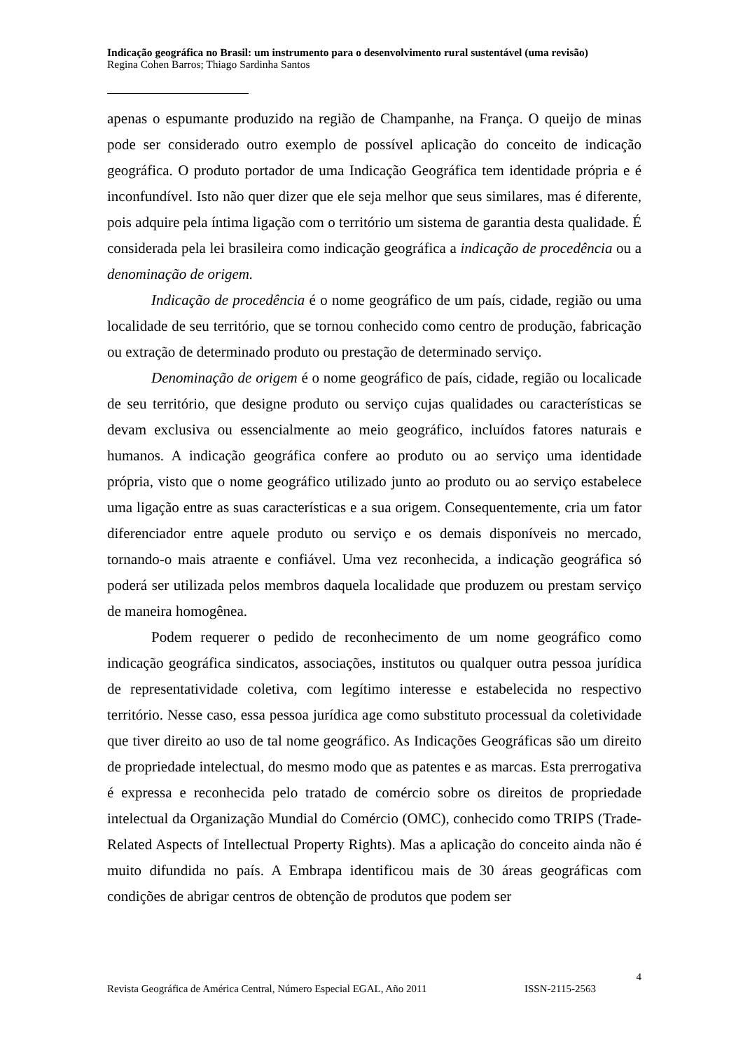Indicação geográfica no Brasil: um instrumento para o desenvolvimento rural sustentável (uma revisão)
Regina Cohen Barros; Thiago Sardinha Santos
apenas o espumante produzido na região de Champanhe, na França. O queijo de minas pode ser considerado outro exemplo de possível aplicação do conceito de indicação geográfica. O produto portador de uma Indicação Geográfica tem identidade própria e é inconfundível. Isto não quer dizer que ele seja melhor que seus similares, mas é diferente, pois adquire pela íntima ligação com o território um sistema de garantia desta qualidade. É considerada pela lei brasileira como indicação geográfica a indicação de procedência ou a denominação de origem.
Indicação de procedência é o nome geográfico de um país, cidade, região ou uma localidade de seu território, que se tornou conhecido como centro de produção, fabricação ou extração de determinado produto ou prestação de determinado serviço.
Denominação de origem é o nome geográfico de país, cidade, região ou localicade de seu território, que designe produto ou serviço cujas qualidades ou características se devam exclusiva ou essencialmente ao meio geográfico, incluídos fatores naturais e humanos. A indicação geográfica confere ao produto ou ao serviço uma identidade própria, visto que o nome geográfico utilizado junto ao produto ou ao serviço estabelece uma ligação entre as suas características e a sua origem. Consequentemente, cria um fator diferenciador entre aquele produto ou serviço e os demais disponíveis no mercado, tornando-o mais atraente e confiável. Uma vez reconhecida, a indicação geográfica só poderá ser utilizada pelos membros daquela localidade que produzem ou prestam serviço de maneira homogênea.
Podem requerer o pedido de reconhecimento de um nome geográfico como indicação geográfica sindicatos, associações, institutos ou qualquer outra pessoa jurídica de representatividade coletiva, com legítimo interesse e estabelecida no respectivo território. Nesse caso, essa pessoa jurídica age como substituto processual da coletividade que tiver direito ao uso de tal nome geográfico. As Indicações Geográficas são um direito de propriedade intelectual, do mesmo modo que as patentes e as marcas. Esta prerrogativa é expressa e reconhecida pelo tratado de comércio sobre os direitos de propriedade intelectual da Organização Mundial do Comércio (OMC), conhecido como TRIPS (Trade-Related Aspects of Intellectual Property Rights). Mas a aplicação do conceito ainda não é muito difundida no país. A Embrapa identificou mais de 30 áreas geográficas com condições de abrigar centros de obtenção de produtos que podem ser
4
Revista Geográfica de América Central, Número Especial EGAL, Año 2011 ISSN-2115-2563